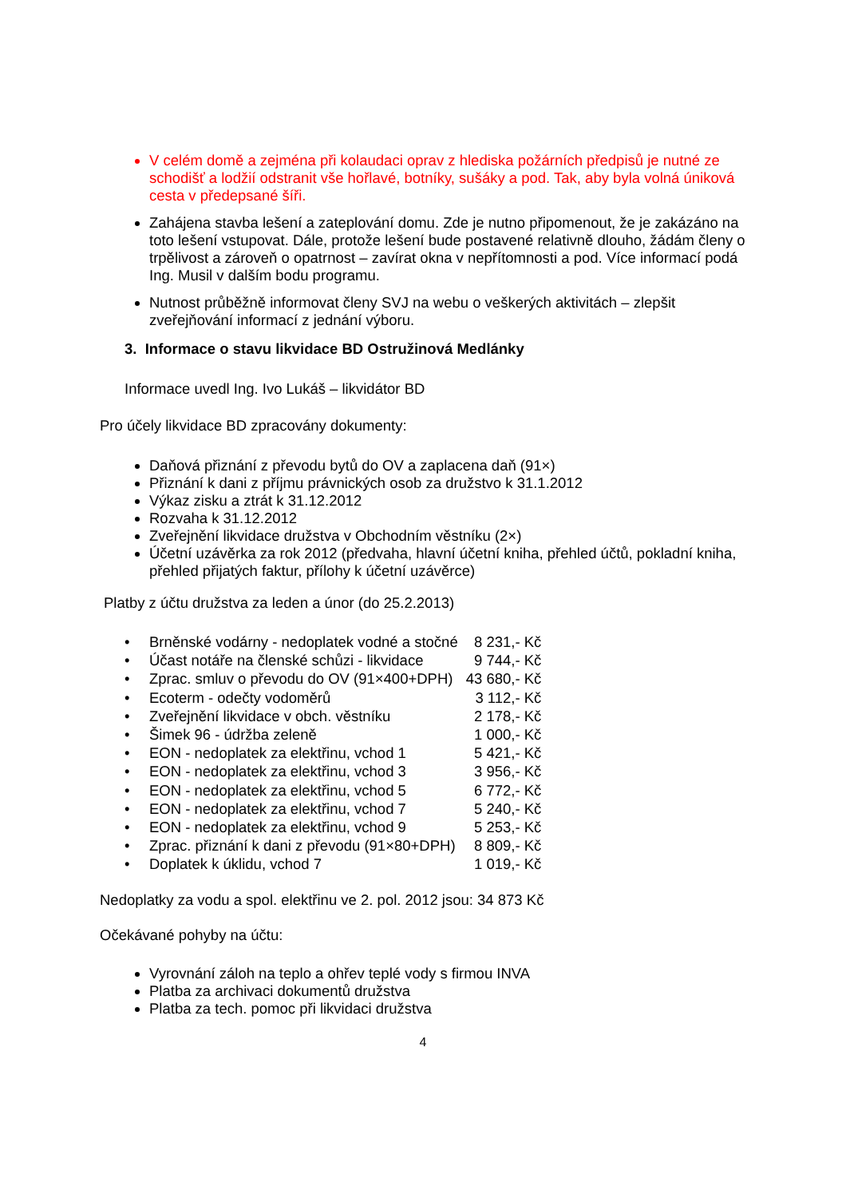V celém domě a zejména při kolaudaci oprav z hlediska požárních předpisů je nutné ze schodišť a lodžií odstranit vše hořlavé, botníky, sušáky a pod. Tak, aby byla volná úniková cesta v předepsané šíři.
Zahájena stavba lešení a zateplování domu. Zde je nutno připomenout, že je zakázáno na toto lešení vstupovat. Dále, protože lešení bude postavené relativně dlouho, žádám členy o trpělivost a zároveň o opatrnost – zavírat okna v nepřítomnosti a pod. Více informací podá Ing. Musil v dalším bodu programu.
Nutnost průběžně informovat členy SVJ na webu o veškerých aktivitách – zlepšit zveřejňování informací z jednání výboru.
3. Informace o stavu likvidace BD Ostružinová Medlánky
Informace uvedl Ing. Ivo Lukáš – likvidátor BD
Pro účely likvidace BD zpracovány dokumenty:
Daňová přiznání z převodu bytů do OV a zaplacena daň (91×)
Přiznání k dani z příjmu právnických osob za družstvo k 31.1.2012
Výkaz zisku a ztrát k 31.12.2012
Rozvaha k 31.12.2012
Zveřejnění likvidace družstva v Obchodním věstníku (2×)
Účetní uzávěrka za rok 2012 (předvaha, hlavní účetní kniha, přehled účtů, pokladní kniha, přehled přijatých faktur, přílohy k účetní uzávěrce)
Platby z účtu družstva za leden a únor (do 25.2.2013)
| • | Brněnské vodárny - nedoplatek vodné a stočné | 8 231,- Kč |
| • | Účast notáře na členské schůzi - likvidace | 9 744,- Kč |
| • | Zprac. smluv o převodu do OV (91×400+DPH) | 43 680,- Kč |
| • | Ecoterm - odečty vodoměrů | 3 112,- Kč |
| • | Zveřejnění likvidace v obch. věstníku | 2 178,- Kč |
| • | Šimek 96 - údržba zeleně | 1 000,- Kč |
| • | EON - nedoplatek za elektřinu, vchod 1 | 5 421,- Kč |
| • | EON - nedoplatek za elektřinu, vchod 3 | 3 956,- Kč |
| • | EON - nedoplatek za elektřinu, vchod 5 | 6 772,- Kč |
| • | EON - nedoplatek za elektřinu, vchod 7 | 5 240,- Kč |
| • | EON - nedoplatek za elektřinu, vchod 9 | 5 253,- Kč |
| • | Zprac. přiznání k dani z převodu (91×80+DPH) | 8 809,- Kč |
| • | Doplatek k úklidu, vchod 7 | 1 019,- Kč |
Nedoplatky za vodu a spol. elektřinu ve 2. pol. 2012 jsou: 34 873 Kč
Očekávané pohyby na účtu:
Vyrovnání záloh na teplo a ohřev teplé vody s firmou INVA
Platba za archivaci dokumentů družstva
Platba za tech. pomoc při likvidaci družstva
4